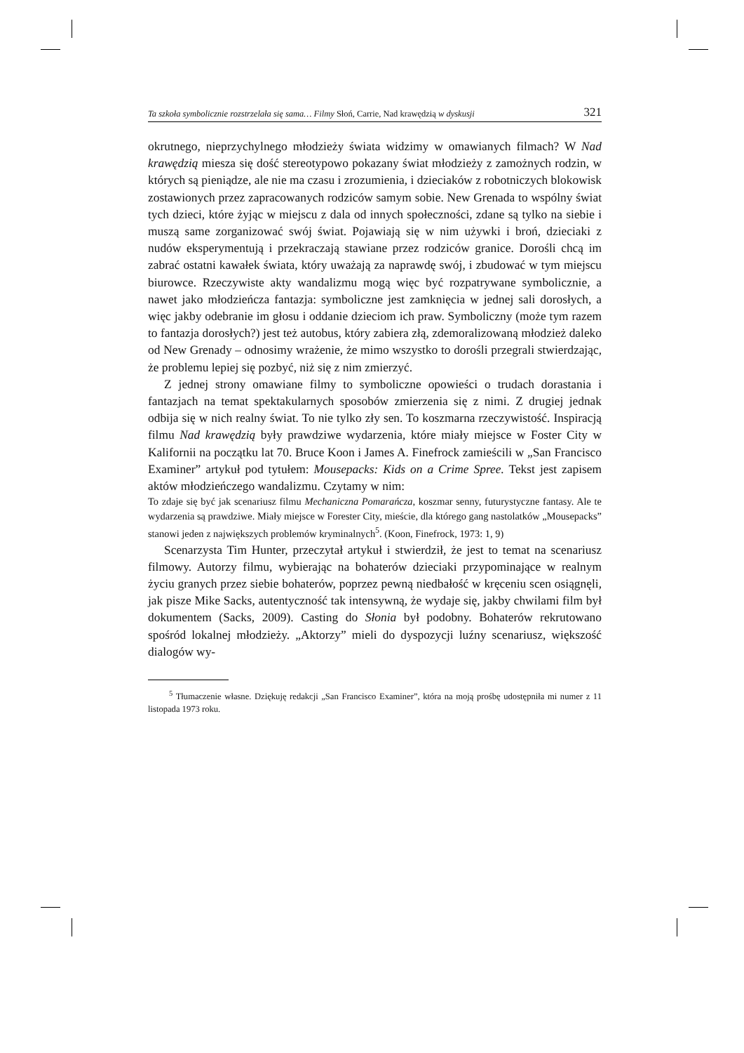Ta szkoła symbolicznie rozstrzelała się sama… Filmy Słoń, Carrie, Nad krawędzią w dyskusji 321
okrutnego, nieprzychylnego młodzieży świata widzimy w omawianych filmach? W Nad krawędzią miesza się dość stereotypowo pokazany świat młodzieży z zamożnych rodzin, w których są pieniądze, ale nie ma czasu i zrozumienia, i dzieciaków z robotniczych blokowisk zostawionych przez zapracowanych rodziców samym sobie. New Grenada to wspólny świat tych dzieci, które żyjąc w miejscu z dala od innych społeczności, zdane są tylko na siebie i muszą same zorganizować swój świat. Pojawiają się w nim używki i broń, dzieciaki z nudów eksperymentują i przekraczają stawiane przez rodziców granice. Dorośli chcą im zabrać ostatni kawałek świata, który uważają za naprawdę swój, i zbudować w tym miejscu biurowce. Rzeczywiste akty wandalizmu mogą więc być rozpatrywane symbolicznie, a nawet jako młodzieńcza fantazja: symboliczne jest zamknięcia w jednej sali dorosłych, a więc jakby odebranie im głosu i oddanie dzieciom ich praw. Symboliczny (może tym razem to fantazja dorosłych?) jest też autobus, który zabiera złą, zdemoralizowaną młodzież daleko od New Grenady – odnosimy wrażenie, że mimo wszystko to dorośli przegrali stwierdzając, że problemu lepiej się pozbyć, niż się z nim zmierzyć.
Z jednej strony omawiane filmy to symboliczne opowieści o trudach dorastania i fantazjach na temat spektakularnych sposobów zmierzenia się z nimi. Z drugiej jednak odbija się w nich realny świat. To nie tylko zły sen. To koszmarna rzeczywistość. Inspiracją filmu Nad krawędzią były prawdziwe wydarzenia, które miały miejsce w Foster City w Kalifornii na początku lat 70. Bruce Koon i James A. Finefrock zamieścili w „San Francisco Examiner” artykuł pod tytułem: Mousepacks: Kids on a Crime Spree. Tekst jest zapisem aktów młodzieńczego wandalizmu. Czytamy w nim:
To zdaje się być jak scenariusz filmu Mechaniczna Pomarańcza, koszmar senny, futurystyczne fantasy. Ale te wydarzenia są prawdziwe. Miały miejsce w Forester City, mieście, dla którego gang nastolatków „Mousepacks” stanowi jeden z największych problemów kryminalnych<sup>5</sup>. (Koon, Finefrock, 1973: 1, 9)
Scenarzysta Tim Hunter, przeczytał artykuł i stwierdził, że jest to temat na scenariusz filmowy. Autorzy filmu, wybierając na bohaterów dzieciaki przypominające w realnym życiu granych przez siebie bohaterów, poprzez pewną niedbałość w kręceniu scen osiągnęli, jak pisze Mike Sacks, autentyczność tak intensywną, że wydaje się, jakby chwilami film był dokumentem (Sacks, 2009). Casting do Słonia był podobny. Bohaterów rekrutowano spośród lokalnej młodzieży. „Aktorzy” mieli do dyspozycji luźny scenariusz, większość dialogów wy-
<sup>5</sup> Tłumaczenie własne. Dziękuję redakcji „San Francisco Examiner”, która na moją prośbę udostępniła mi numer z 11 listopada 1973 roku.